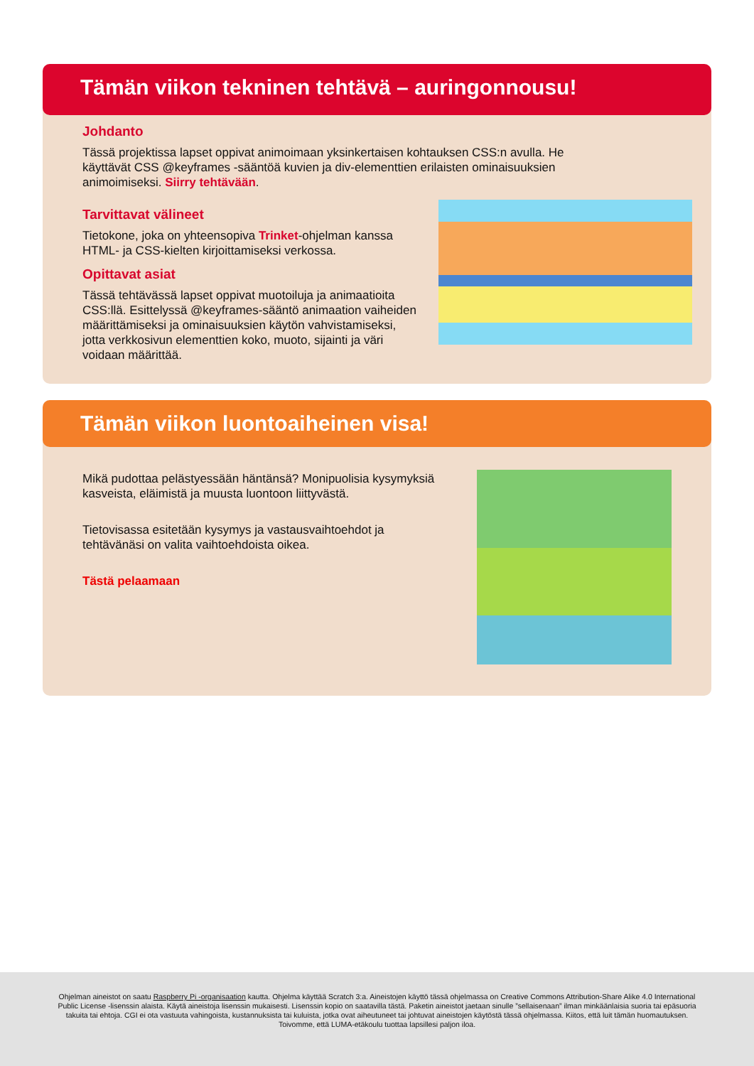Tämän viikon tekninen tehtävä – auringonnousu!
Johdanto
Tässä projektissa lapset oppivat animoimaan yksinkertaisen kohtauksen CSS:n avulla. He käyttävät CSS @keyframes -sääntöä kuvien ja div-elementtien erilaisten ominaisuuksien animoimiseksi. Siirry tehtävään.
Tarvittavat välineet
Tietokone, joka on yhteensopiva Trinket-ohjelman kanssa HTML- ja CSS-kielten kirjoittamiseksi verkossa.
Opittavat asiat
Tässä tehtävässä lapset oppivat muotoiluja ja animaatioita CSS:llä. Esittelyssä @keyframes-sääntö animaation vaiheiden määrittämiseksi ja ominaisuuksien käytön vahvistamiseksi, jotta verkkosivun elementtien koko, muoto, sijainti ja väri voidaan määrittää.
Tämän viikon luontoaiheinen visa!
Mikä pudottaa pelästyessään häntänsä? Monipuolisia kysymyksiä kasveista, eläimistä ja muusta luontoon liittyvästä.
Tietovisassa esitetään kysymys ja vastausvaihtoehdot ja tehtävänäsi on valita vaihtoehdoista oikea.
Tästä pelaamaan
Ohjelman aineistot on saatu Raspberry Pi -organisaation kautta. Ohjelma käyttää Scratch 3:a. Aineistojen käyttö tässä ohjelmassa on Creative Commons Attribution-Share Alike 4.0 International Public License -lisenssin alaista. Käytä aineistoja lisenssin mukaisesti. Lisenssin kopio on saatavilla tästä. Paketin aineistot jaetaan sinulle ”sellaisenaan” ilman minkäänlaisia suoria tai epäsuoria takuita tai ehtoja. CGI ei ota vastuuta vahingoista, kustannuksista tai kuluista, jotka ovat aiheutuneet tai johtuvat aineistojen käytöstä tässä ohjelmassa. Kiitos, että luit tämän huomautuksen. Toivomme, että LUMA-etäkoulu tuottaa lapsillesi paljon iloa.